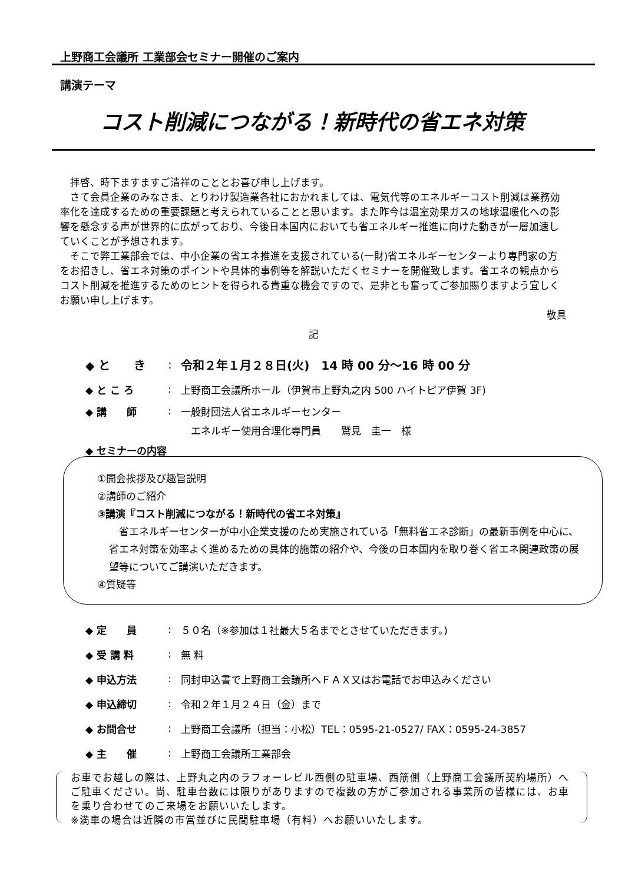上野商工会議所 工業部会セミナー開催のご案内
講演テーマ
コスト削減につながる！新時代の省エネ対策
拝啓、時下ますますご清祥のこととお喜び申し上げます。
さて会員企業のみなさま、とりわけ製造業各社におかれましては、電気代等のエネルギーコスト削減は業務効率化を達成するための重要課題と考えられていることと思います。また昨今は温室効果ガスの地球温暖化への影響を懸念する声が世界的に広がっており、今後日本国内においても省エネルギー推進に向けた動きが一層加速していくことが予想されます。
そこで弊工業部会では、中小企業の省エネ推進を支援されている(一財)省エネルギーセンターより専門家の方をお招きし、省エネ対策のポイントや具体的事例等を解説いただくセミナーを開催致します。省エネの観点からコスト削減を推進するためのヒントを得られる貴重な機会ですので、是非とも奮ってご参加賜りますよう宜しくお願い申し上げます。
敬具
記
◆ と　　き: 令和２年１月２８日(火)　14 時 00 分～16 時 00 分
◆ と こ ろ: 上野商工会議所ホール（伊賀市上野丸之内 500 ハイトピア伊賀 3F)
◆ 講　　師: 一般財団法人省エネルギーセンター
　エネルギー使用合理化専門員　　鷲見　圭一　様
◆ セミナーの内容
①開会挨拶及び趣旨説明
②講師のご紹介
③講演『コスト削減につながる！新時代の省エネ対策』
　省エネルギーセンターが中小企業支援のため実施されている「無料省エネ診断」の最新事例を中心に、省エネ対策を効率よく進めるための具体的施策の紹介や、今後の日本国内を取り巻く省エネ関連政策の展望等についてご講演いただきます。
④質疑等
◆ 定　　員: ５０名（※参加は１社最大５名までとさせていただきます。)
◆ 受 講 料: 無 料
◆ 申込方法: 同封申込書で上野商工会議所へＦＡＸ又はお電話でお申込みください
◆ 申込締切: 令和２年１月２４日（金）まで
◆ お問合せ: 上野商工会議所（担当：小松）TEL：0595-21-0527/ FAX：0595-24-3857
◆ 主　　催: 上野商工会議所工業部会
お車でお越しの際は、上野丸之内のラフォーレビル西側の駐車場、西筋側（上野商工会議所契約場所）へご駐車ください。尚、駐車台数には限りがありますので複数の方がご参加される事業所の皆様には、お車を乗り合わせてのご来場をお願いいたします。
※満車の場合は近隣の市営並びに民間駐車場（有料）へお願いいたします。